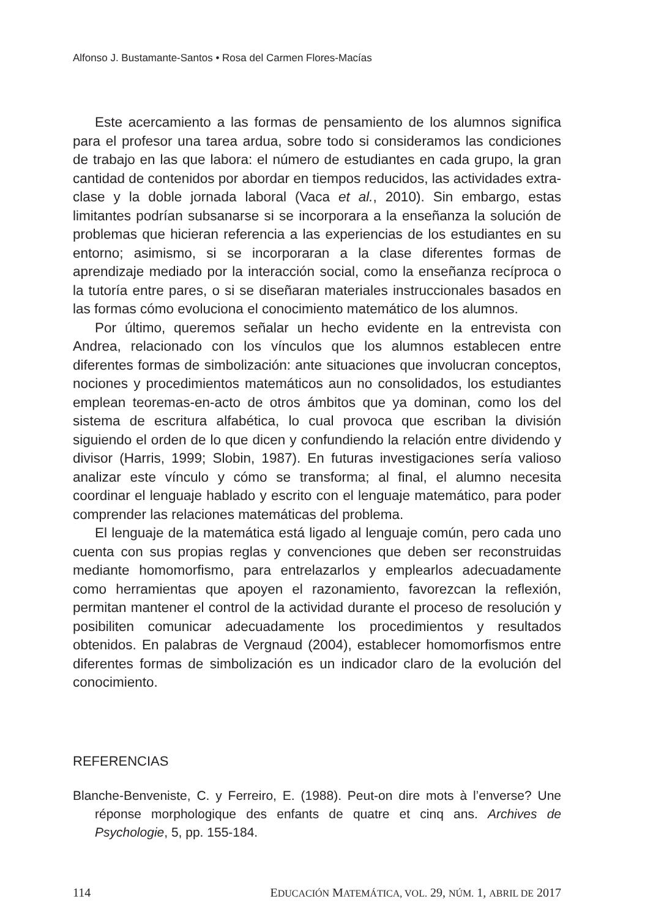Alfonso J. Bustamante-Santos • Rosa del Carmen Flores-Macías
Este acercamiento a las formas de pensamiento de los alumnos significa para el profesor una tarea ardua, sobre todo si consideramos las condiciones de trabajo en las que labora: el número de estudiantes en cada grupo, la gran cantidad de contenidos por abordar en tiempos reducidos, las actividades extra-clase y la doble jornada laboral (Vaca et al., 2010). Sin embargo, estas limitantes podrían subsanarse si se incorporara a la enseñanza la solución de problemas que hicieran referencia a las experiencias de los estudiantes en su entorno; asimismo, si se incorporaran a la clase diferentes formas de aprendizaje mediado por la interacción social, como la enseñanza recíproca o la tutoría entre pares, o si se diseñaran materiales instruccionales basados en las formas cómo evoluciona el conocimiento matemático de los alumnos.
Por último, queremos señalar un hecho evidente en la entrevista con Andrea, relacionado con los vínculos que los alumnos establecen entre diferentes formas de simbolización: ante situaciones que involucran conceptos, nociones y procedimientos matemáticos aun no consolidados, los estudiantes emplean teoremas-en-acto de otros ámbitos que ya dominan, como los del sistema de escritura alfabética, lo cual provoca que escriban la división siguiendo el orden de lo que dicen y confundiendo la relación entre dividendo y divisor (Harris, 1999; Slobin, 1987). En futuras investigaciones sería valioso analizar este vínculo y cómo se transforma; al final, el alumno necesita coordinar el lenguaje hablado y escrito con el lenguaje matemático, para poder comprender las relaciones matemáticas del problema.
El lenguaje de la matemática está ligado al lenguaje común, pero cada uno cuenta con sus propias reglas y convenciones que deben ser reconstruidas mediante homomorfismo, para entrelazarlos y emplearlos adecuadamente como herramientas que apoyen el razonamiento, favorezcan la reflexión, permitan mantener el control de la actividad durante el proceso de resolución y posibiliten comunicar adecuadamente los procedimientos y resultados obtenidos. En palabras de Vergnaud (2004), establecer homomorfismos entre diferentes formas de simbolización es un indicador claro de la evolución del conocimiento.
REFERENCIAS
Blanche-Benveniste, C. y Ferreiro, E. (1988). Peut-on dire mots à l’enverse? Une réponse morphologique des enfants de quatre et cinq ans. Archives de Psychologie, 5, pp. 155-184.
114 EDUCACIÓN MATEMÁTICA, VOL. 29, NÚM. 1, ABRIL DE 2017